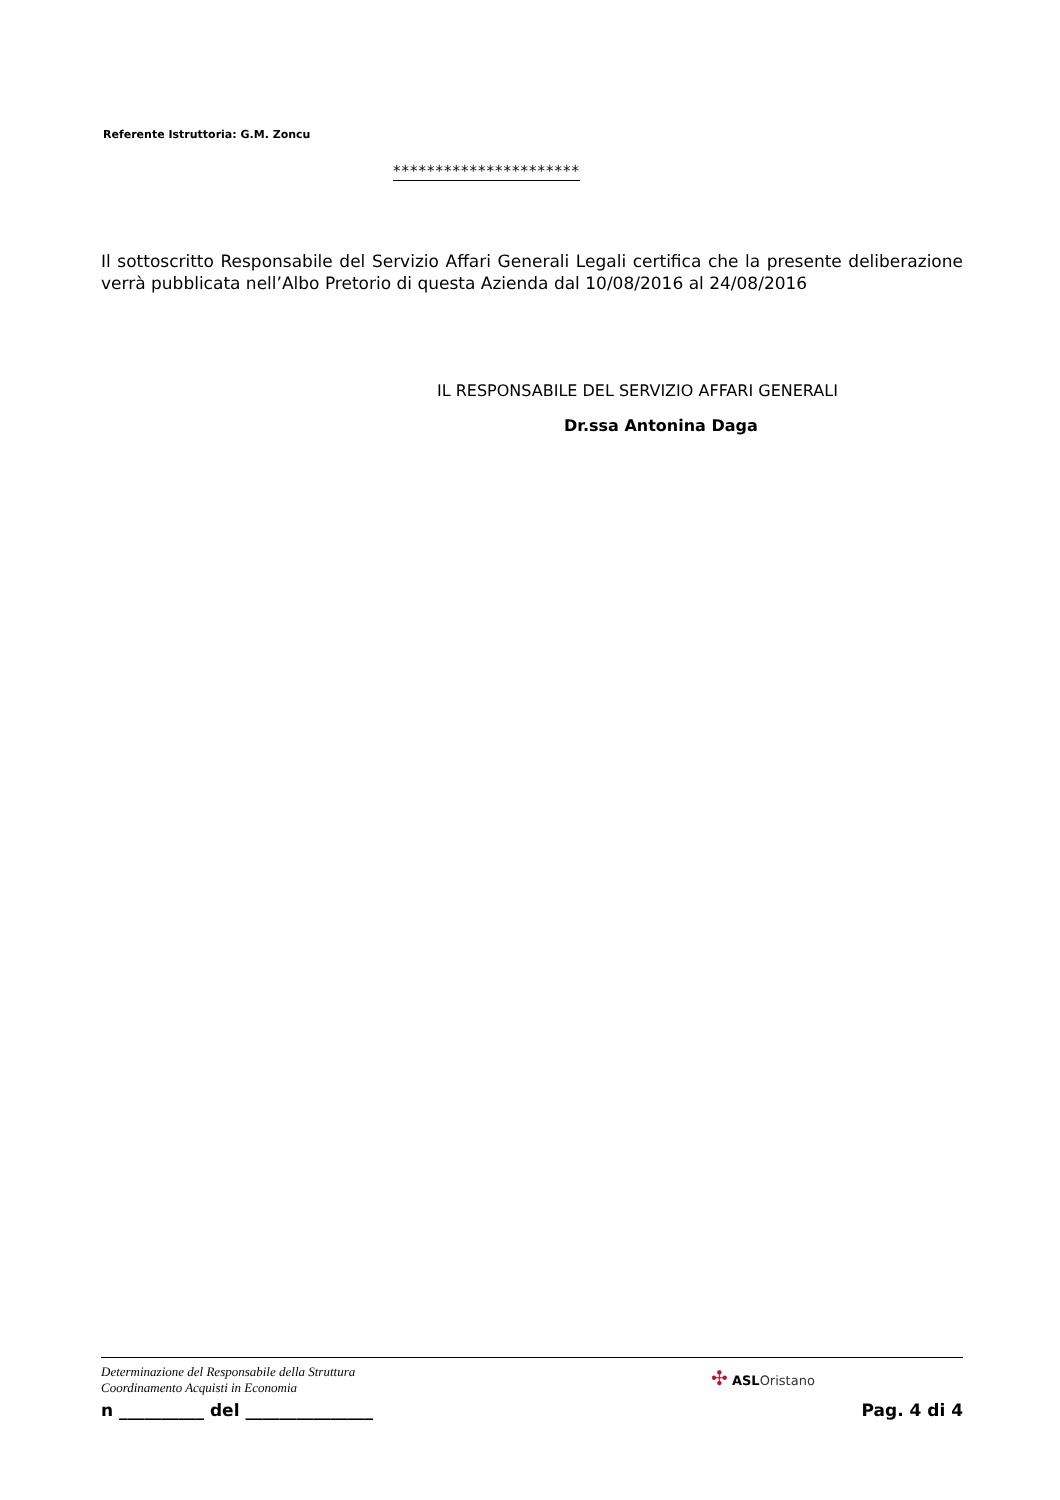Referente Istruttoria: G.M. Zoncu
**********************
Il sottoscritto Responsabile del Servizio Affari Generali Legali certifica che la presente deliberazione verrà pubblicata nell’Albo Pretorio di questa Azienda dal 10/08/2016 al 24/08/2016
IL RESPONSABILE DEL SERVIZIO AFFARI GENERALI
Dr.ssa Antonina Daga
Determinazione del Responsabile della Struttura
Coordinamento Acquisti in Economia
✣ ASLOristano
n __________ del _______________ Pag. 4 di 4